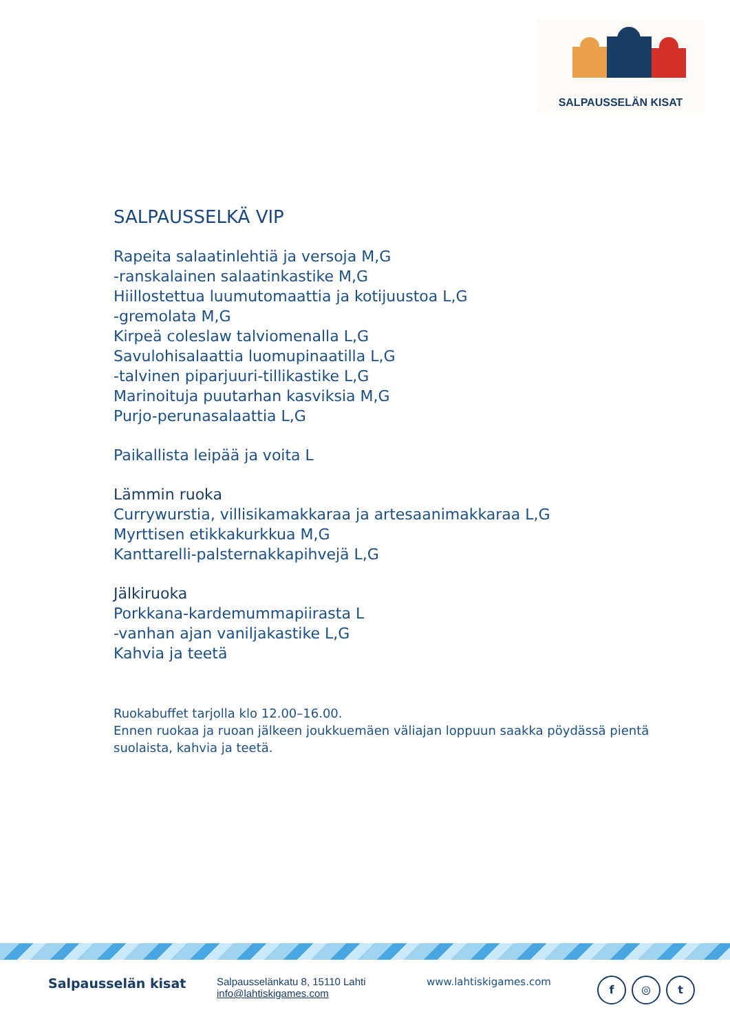SALPAUSSELÄN KISAT
SALPAUSSELKÄ VIP
Rapeita salaatinlehtiä ja versoja M,G
-ranskalainen salaatinkastike M,G
Hiillostettua luumutomaattia ja kotijuustoa L,G
-gremolata M,G
Kirpeä coleslaw talviomenalla L,G
Savulohisalaattia luomupinaatilla L,G
-talvinen piparjuuri-tillikastike L,G
Marinoituja puutarhan kasviksia M,G
Purjo-perunasalaattia L,G
Paikallista leipää ja voita L
Lämmin ruoka
Currywurstia, villisikamakkaraa ja artesaanimakkaraa L,G
Myrttisen etikkakurkkua M,G
Kanttarelli-palsternakkapihvejä L,G
Jälkiruoka
Porkkana-kardemummapiirasta L
-vanhan ajan vaniljakastike L,G
Kahvia ja teetä
Ruokabuffet tarjolla klo 12.00–16.00.
Ennen ruokaa ja ruoan jälkeen joukkuemäen väliajan loppuun saakka pöydässä pientä suolaista, kahvia ja teetä.
Salpausselän kisat
Salpausselänkatu 8, 15110 Lahti
info@lahtiskigames.com
www.lahtiskigames.com
f ◎ t